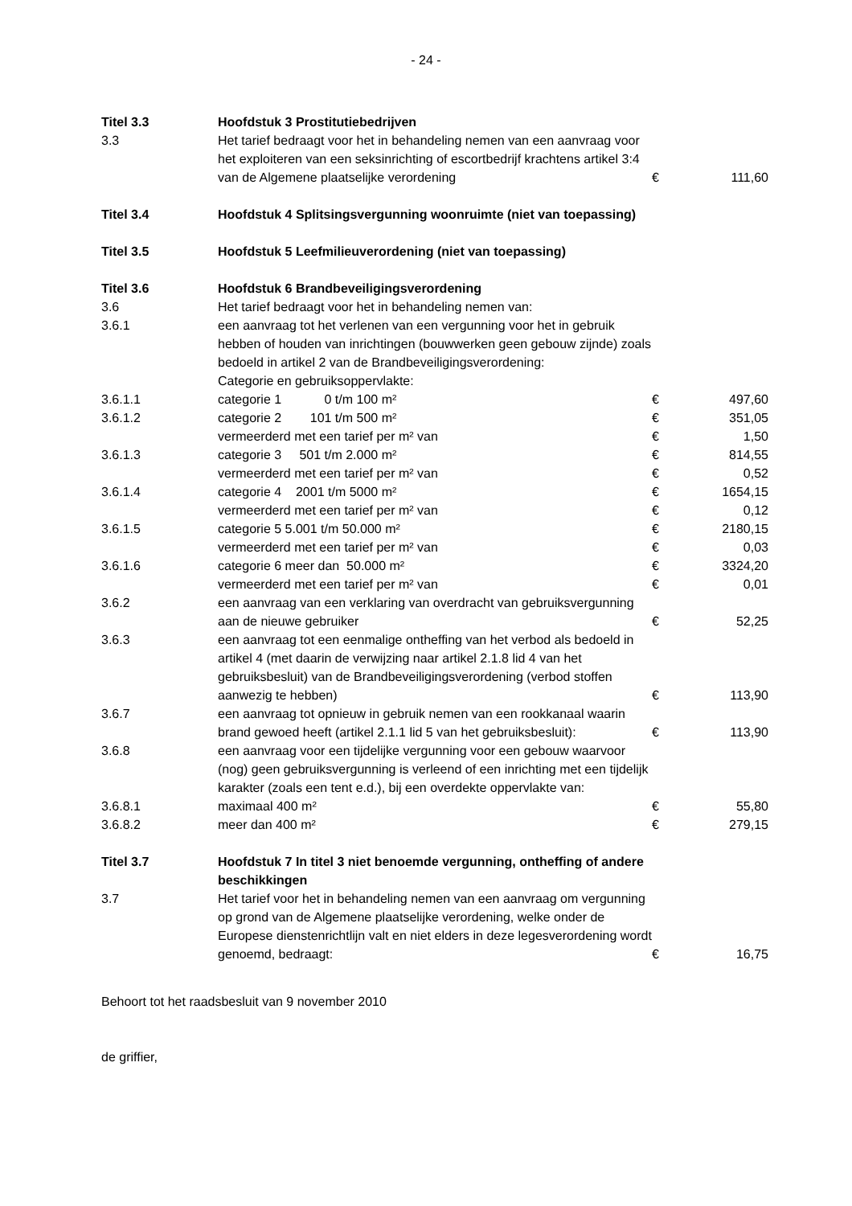- 24 -
| Titel 3.3 | Hoofdstuk 3 Prostitutiebedrijven | | |
| 3.3 | Het tarief bedraagt voor het in behandeling nemen van een aanvraag voor het exploiteren van een seksinrichting of escortbedrijf krachtens artikel 3:4 van de Algemene plaatselijke verordening | € | 111,60 |
| Titel 3.4 | Hoofdstuk 4 Splitsingsvergunning woonruimte (niet van toepassing) | | |
| Titel 3.5 | Hoofdstuk 5 Leefmilieuverordening (niet van toepassing) | | |
| Titel 3.6 | Hoofdstuk 6 Brandbeveiligingsverordening | | |
| 3.6 | Het tarief bedraagt voor het in behandeling nemen van: | | |
| 3.6.1 | een aanvraag tot het verlenen van een vergunning voor het in gebruik hebben of houden van inrichtingen (bouwwerken geen gebouw zijnde) zoals bedoeld in artikel 2 van de Brandbeveiligingsverordening: Categorie en gebruiksoppervlakte: | | |
| 3.6.1.1 | categorie 1 0 t/m 100 m² | € | 497,60 |
| 3.6.1.2 | categorie 2 101 t/m 500 m² | € | 351,05 |
| | vermeerderd met een tarief per m² van | € | 1,50 |
| 3.6.1.3 | categorie 3 501 t/m 2.000 m² | € | 814,55 |
| | vermeerderd met een tarief per m² van | € | 0,52 |
| 3.6.1.4 | categorie 4 2001 t/m 5000 m² | € | 1654,15 |
| | vermeerderd met een tarief per m² van | € | 0,12 |
| 3.6.1.5 | categorie 5 5.001 t/m 50.000 m² | € | 2180,15 |
| | vermeerderd met een tarief per m² van | € | 0,03 |
| 3.6.1.6 | categorie 6 meer dan 50.000 m² | € | 3324,20 |
| | vermeerderd met een tarief per m² van | € | 0,01 |
| 3.6.2 | een aanvraag van een verklaring van overdracht van gebruiksvergunning aan de nieuwe gebruiker | € | 52,25 |
| 3.6.3 | een aanvraag tot een eenmalige ontheffing van het verbod als bedoeld in artikel 4 (met daarin de verwijzing naar artikel 2.1.8 lid 4 van het gebruiksbesluit) van de Brandbeveiligingsverordening (verbod stoffen aanwezig te hebben) | € | 113,90 |
| 3.6.7 | een aanvraag tot opnieuw in gebruik nemen van een rookkanaal waarin brand gewoed heeft (artikel 2.1.1 lid 5 van het gebruiksbesluit): | € | 113,90 |
| 3.6.8 | een aanvraag voor een tijdelijke vergunning voor een gebouw waarvoor (nog) geen gebruiksvergunning is verleend of een inrichting met een tijdelijk karakter (zoals een tent e.d.), bij een overdekte oppervlakte van: | | |
| 3.6.8.1 | maximaal 400 m² | € | 55,80 |
| 3.6.8.2 | meer dan 400 m² | € | 279,15 |
| Titel 3.7 | Hoofdstuk 7 In titel 3 niet benoemde vergunning, ontheffing of andere beschikkingen | | |
| 3.7 | Het tarief voor het in behandeling nemen van een aanvraag om vergunning op grond van de Algemene plaatselijke verordening, welke onder de Europese dienstenrichtlijn valt en niet elders in deze legesverordening wordt genoemd, bedraagt: | € | 16,75 |
Behoort tot het raadsbesluit van 9 november 2010
de griffier,